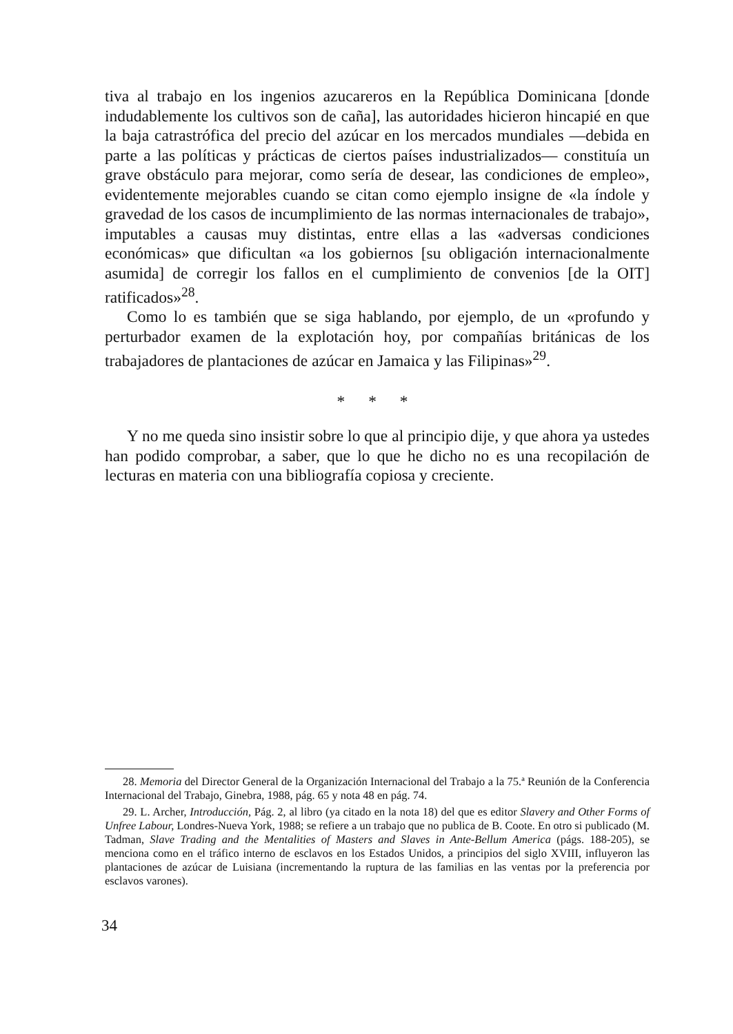tiva al trabajo en los ingenios azucareros en la República Dominicana [donde indudablemente los cultivos son de caña], las autoridades hicieron hincapié en que la baja catrastrófica del precio del azúcar en los mercados mundiales —debida en parte a las políticas y prácticas de ciertos países industrializados— constituía un grave obstáculo para mejorar, como sería de desear, las condiciones de empleo», evidentemente mejorables cuando se citan como ejemplo insigne de «la índole y gravedad de los casos de incumplimiento de las normas internacionales de trabajo», imputables a causas muy distintas, entre ellas a las «adversas condiciones económicas» que dificultan «a los gobiernos [su obligación internacionalmente asumida] de corregir los fallos en el cumplimiento de convenios [de la OIT] ratificados»<sup>28</sup>.
Como lo es también que se siga hablando, por ejemplo, de un «profundo y perturbador examen de la explotación hoy, por compañías británicas de los trabajadores de plantaciones de azúcar en Jamaica y las Filipinas»<sup>29</sup>.
* * *
Y no me queda sino insistir sobre lo que al principio dije, y que ahora ya ustedes han podido comprobar, a saber, que lo que he dicho no es una recopilación de lecturas en materia con una bibliografía copiosa y creciente.
28. Memoria del Director General de la Organización Internacional del Trabajo a la 75.ª Reunión de la Conferencia Internacional del Trabajo, Ginebra, 1988, pág. 65 y nota 48 en pág. 74.
29. L. Archer, Introducción, Pág. 2, al libro (ya citado en la nota 18) del que es editor Slavery and Other Forms of Unfree Labour, Londres-Nueva York, 1988; se refiere a un trabajo que no publica de B. Coote. En otro si publicado (M. Tadman, Slave Trading and the Mentalities of Masters and Slaves in Ante-Bellum America (págs. 188-205), se menciona como en el tráfico interno de esclavos en los Estados Unidos, a principios del siglo XVIII, influyeron las plantaciones de azúcar de Luisiana (incrementando la ruptura de las familias en las ventas por la preferencia por esclavos varones).
34